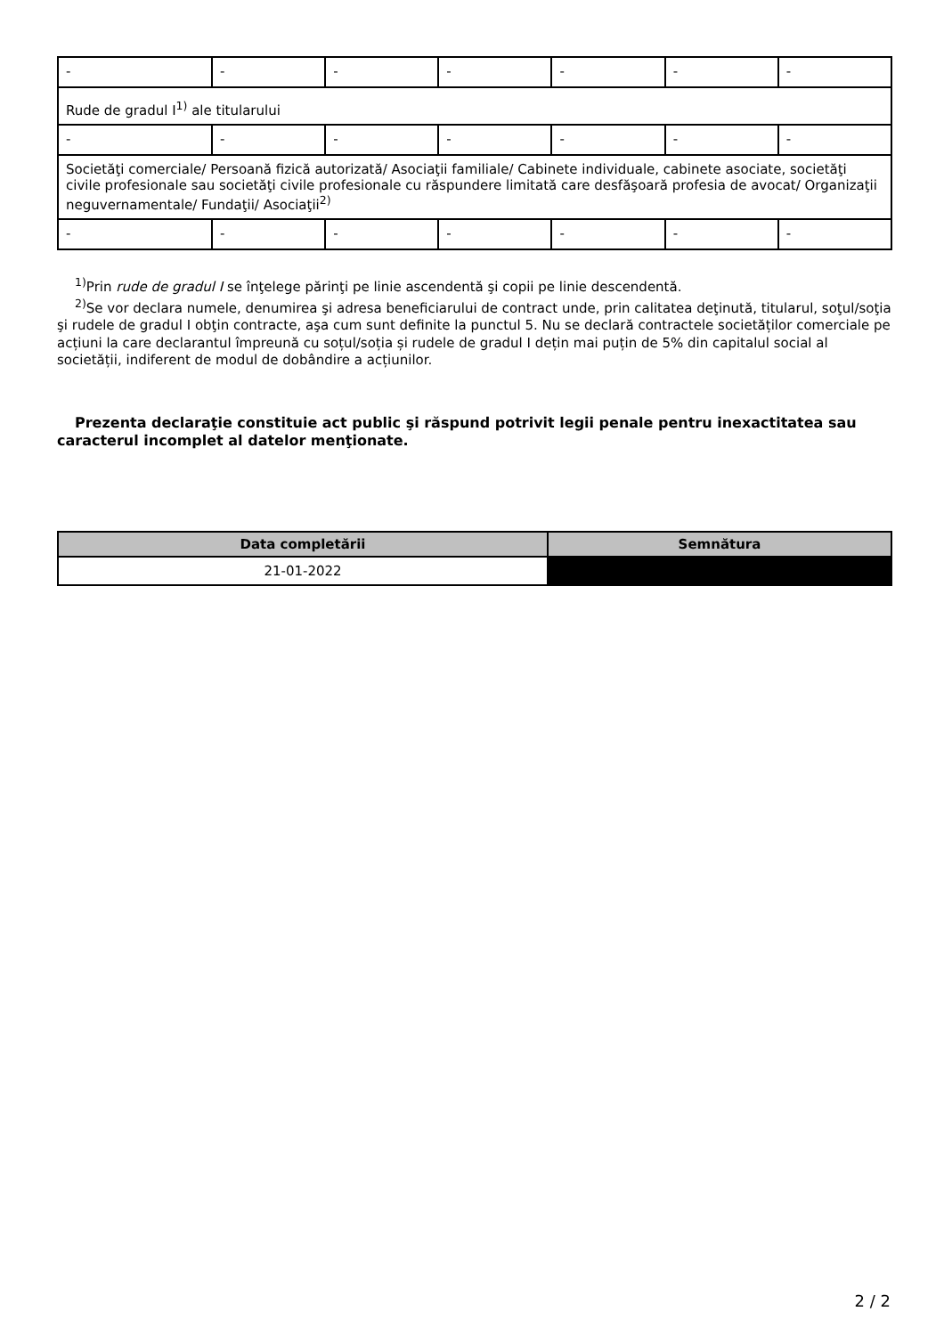| - | - | - | - | - | - | - |
| Rude de gradul I<sup>1)</sup> ale titularului | | | | | | |
| - | - | - | - | - | - | - |
| Societăţi comerciale/ Persoană fizică autorizată/ Asociaţii familiale/ Cabinete individuale, cabinete asociate, societăţi civile profesionale sau societăţi civile profesionale cu răspundere limitată care desfăşoară profesia de avocat/ Organizaţii neguvernamentale/ Fundaţii/ Asociaţii<sup>2)</sup> | | | | | | |
| - | - | - | - | - | - | - |
<sup>1)</sup> Prin rude de gradul I se înţelege părinţi pe linie ascendentă şi copii pe linie descendentă.
<sup>2)</sup> Se vor declara numele, denumirea şi adresa beneficiarului de contract unde, prin calitatea deţinută, titularul, soţul/soţia şi rudele de gradul I obţin contracte, aşa cum sunt definite la punctul 5. Nu se declară contractele societăților comerciale pe acțiuni la care declarantul împreună cu soțul/soția și rudele de gradul I dețin mai puțin de 5% din capitalul social al societății, indiferent de modul de dobândire a acțiunilor.
Prezenta declaraţie constituie act public şi răspund potrivit legii penale pentru inexactitatea sau caracterul incomplet al datelor menţionate.
| Data completării | Semnătura |
| --- | --- |
| 21-01-2022 | |
2 / 2